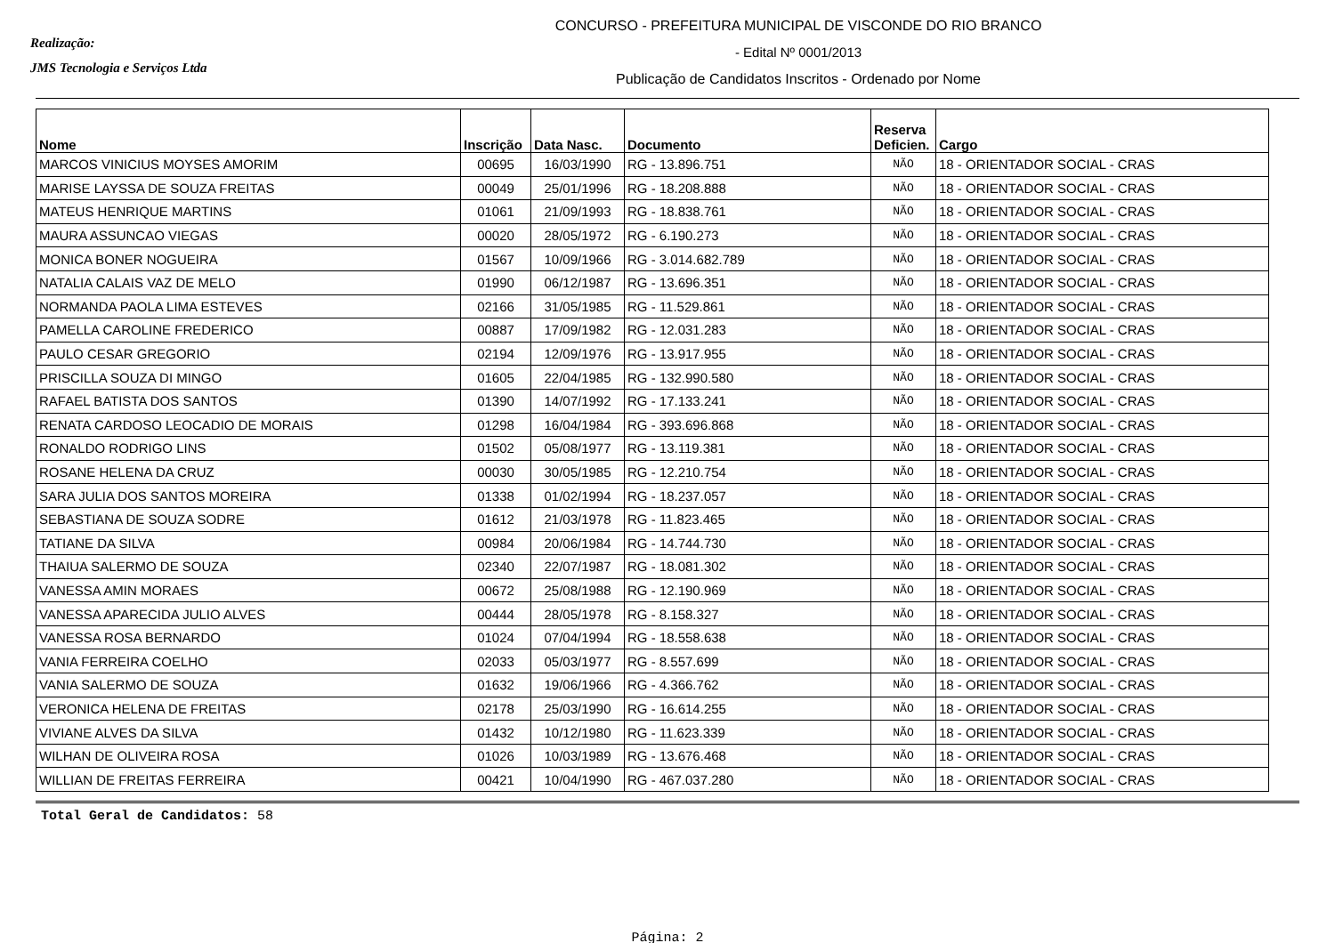Realização:
JMS Tecnologia e Serviços Ltda
CONCURSO - PREFEITURA MUNICIPAL DE VISCONDE DO RIO BRANCO
- Edital Nº 0001/2013
Publicação de Candidatos Inscritos - Ordenado por Nome
| Nome | Inscrição | Data Nasc. | Documento | Reserva Deficien. | Cargo |
| --- | --- | --- | --- | --- | --- |
| MARCOS VINICIUS MOYSES AMORIM | 00695 | 16/03/1990 | RG - 13.896.751 | NÃO | 18 - ORIENTADOR SOCIAL - CRAS |
| MARISE LAYSSA DE SOUZA FREITAS | 00049 | 25/01/1996 | RG - 18.208.888 | NÃO | 18 - ORIENTADOR SOCIAL - CRAS |
| MATEUS HENRIQUE MARTINS | 01061 | 21/09/1993 | RG - 18.838.761 | NÃO | 18 - ORIENTADOR SOCIAL - CRAS |
| MAURA ASSUNCAO VIEGAS | 00020 | 28/05/1972 | RG - 6.190.273 | NÃO | 18 - ORIENTADOR SOCIAL - CRAS |
| MONICA BONER NOGUEIRA | 01567 | 10/09/1966 | RG - 3.014.682.789 | NÃO | 18 - ORIENTADOR SOCIAL - CRAS |
| NATALIA CALAIS VAZ DE MELO | 01990 | 06/12/1987 | RG - 13.696.351 | NÃO | 18 - ORIENTADOR SOCIAL - CRAS |
| NORMANDA PAOLA LIMA ESTEVES | 02166 | 31/05/1985 | RG - 11.529.861 | NÃO | 18 - ORIENTADOR SOCIAL - CRAS |
| PAMELLA CAROLINE FREDERICO | 00887 | 17/09/1982 | RG - 12.031.283 | NÃO | 18 - ORIENTADOR SOCIAL - CRAS |
| PAULO CESAR GREGORIO | 02194 | 12/09/1976 | RG - 13.917.955 | NÃO | 18 - ORIENTADOR SOCIAL - CRAS |
| PRISCILLA SOUZA DI MINGO | 01605 | 22/04/1985 | RG - 132.990.580 | NÃO | 18 - ORIENTADOR SOCIAL - CRAS |
| RAFAEL BATISTA DOS SANTOS | 01390 | 14/07/1992 | RG - 17.133.241 | NÃO | 18 - ORIENTADOR SOCIAL - CRAS |
| RENATA CARDOSO LEOCADIO DE MORAIS | 01298 | 16/04/1984 | RG - 393.696.868 | NÃO | 18 - ORIENTADOR SOCIAL - CRAS |
| RONALDO RODRIGO LINS | 01502 | 05/08/1977 | RG - 13.119.381 | NÃO | 18 - ORIENTADOR SOCIAL - CRAS |
| ROSANE HELENA DA CRUZ | 00030 | 30/05/1985 | RG - 12.210.754 | NÃO | 18 - ORIENTADOR SOCIAL - CRAS |
| SARA JULIA DOS SANTOS MOREIRA | 01338 | 01/02/1994 | RG - 18.237.057 | NÃO | 18 - ORIENTADOR SOCIAL - CRAS |
| SEBASTIANA DE SOUZA SODRE | 01612 | 21/03/1978 | RG - 11.823.465 | NÃO | 18 - ORIENTADOR SOCIAL - CRAS |
| TATIANE DA SILVA | 00984 | 20/06/1984 | RG - 14.744.730 | NÃO | 18 - ORIENTADOR SOCIAL - CRAS |
| THAIUA SALERMO DE SOUZA | 02340 | 22/07/1987 | RG - 18.081.302 | NÃO | 18 - ORIENTADOR SOCIAL - CRAS |
| VANESSA AMIN MORAES | 00672 | 25/08/1988 | RG - 12.190.969 | NÃO | 18 - ORIENTADOR SOCIAL - CRAS |
| VANESSA APARECIDA JULIO ALVES | 00444 | 28/05/1978 | RG - 8.158.327 | NÃO | 18 - ORIENTADOR SOCIAL - CRAS |
| VANESSA ROSA BERNARDO | 01024 | 07/04/1994 | RG - 18.558.638 | NÃO | 18 - ORIENTADOR SOCIAL - CRAS |
| VANIA FERREIRA COELHO | 02033 | 05/03/1977 | RG - 8.557.699 | NÃO | 18 - ORIENTADOR SOCIAL - CRAS |
| VANIA SALERMO DE SOUZA | 01632 | 19/06/1966 | RG - 4.366.762 | NÃO | 18 - ORIENTADOR SOCIAL - CRAS |
| VERONICA HELENA DE FREITAS | 02178 | 25/03/1990 | RG - 16.614.255 | NÃO | 18 - ORIENTADOR SOCIAL - CRAS |
| VIVIANE ALVES DA SILVA | 01432 | 10/12/1980 | RG - 11.623.339 | NÃO | 18 - ORIENTADOR SOCIAL - CRAS |
| WILHAN DE OLIVEIRA ROSA | 01026 | 10/03/1989 | RG - 13.676.468 | NÃO | 18 - ORIENTADOR SOCIAL - CRAS |
| WILLIAN DE FREITAS FERREIRA | 00421 | 10/04/1990 | RG - 467.037.280 | NÃO | 18 - ORIENTADOR SOCIAL - CRAS |
Total Geral de Candidatos: 58
Página: 2